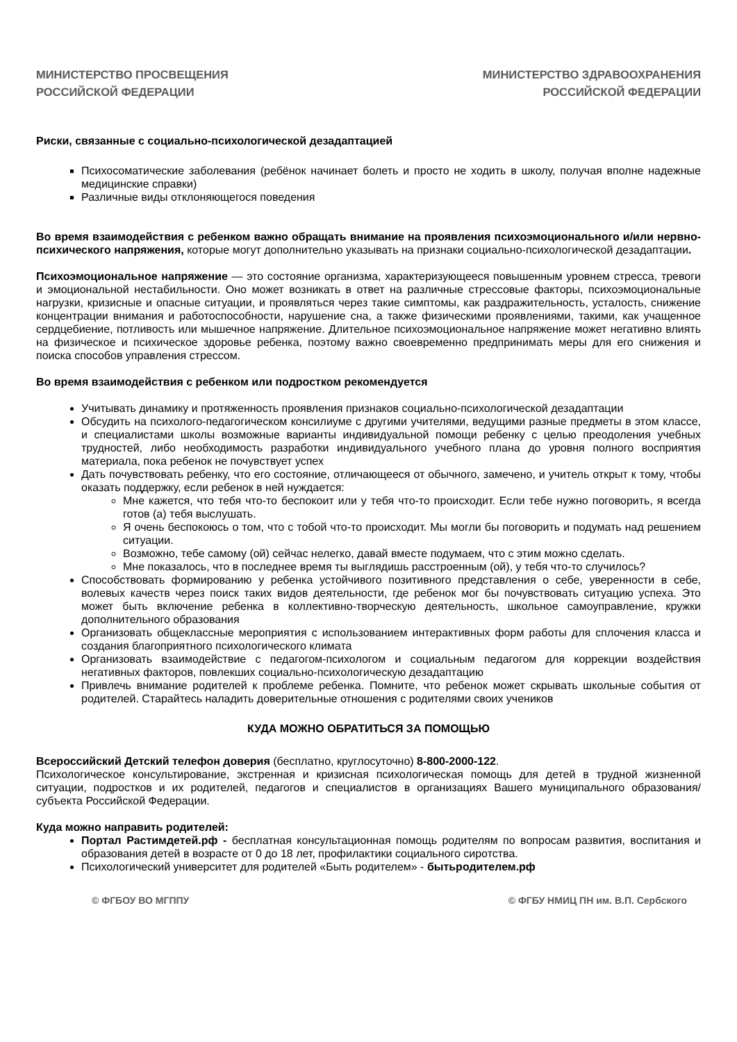МИНИСТЕРСТВО ПРОСВЕЩЕНИЯ
РОССИЙСКОЙ ФЕДЕРАЦИИ
МИНИСТЕРСТВО ЗДРАВООХРАНЕНИЯ
РОССИЙСКОЙ ФЕДЕРАЦИИ
Риски, связанные с социально-психологической дезадаптацией
Психосоматические заболевания (ребёнок начинает болеть и просто не ходить в школу, получая вполне надежные медицинские справки)
Различные виды отклоняющегося поведения
Во время взаимодействия с ребенком важно обращать внимание на проявления психоэмоционального и/или нервно-психического напряжения, которые могут дополнительно указывать на признаки социально-психологической дезадаптации.
Психоэмоциональное напряжение — это состояние организма, характеризующееся повышенным уровнем стресса, тревоги и эмоциональной нестабильности. Оно может возникать в ответ на различные стрессовые факторы, психоэмоциональные нагрузки, кризисные и опасные ситуации, и проявляться через такие симптомы, как раздражительность, усталость, снижение концентрации внимания и работоспособности, нарушение сна, а также физическими проявлениями, такими, как учащенное сердцебиение, потливость или мышечное напряжение. Длительное психоэмоциональное напряжение может негативно влиять на физическое и психическое здоровье ребенка, поэтому важно своевременно предпринимать меры для его снижения и поиска способов управления стрессом.
Во время взаимодействия с ребенком или подростком рекомендуется
Учитывать динамику и протяженность проявления признаков социально-психологической дезадаптации
Обсудить на психолого-педагогическом консилиуме с другими учителями, ведущими разные предметы в этом классе, и специалистами школы возможные варианты индивидуальной помощи ребенку с целью преодоления учебных трудностей, либо необходимость разработки индивидуального учебного плана до уровня полного восприятия материала, пока ребенок не почувствует успех
Дать почувствовать ребенку, что его состояние, отличающееся от обычного, замечено, и учитель открыт к тому, чтобы оказать поддержку, если ребенок в ней нуждается:
Мне кажется, что тебя что-то беспокоит или у тебя что-то происходит. Если тебе нужно поговорить, я всегда готов (а) тебя выслушать.
Я очень беспокоюсь о том, что с тобой что-то происходит. Мы могли бы поговорить и подумать над решением ситуации.
Возможно, тебе самому (ой) сейчас нелегко, давай вместе подумаем, что с этим можно сделать.
Мне показалось, что в последнее время ты выглядишь расстроенным (ой), у тебя что-то случилось?
Способствовать формированию у ребенка устойчивого позитивного представления о себе, уверенности в себе, волевых качеств через поиск таких видов деятельности, где ребенок мог бы почувствовать ситуацию успеха. Это может быть включение ребенка в коллективно-творческую деятельность, школьное самоуправление, кружки дополнительного образования
Организовать общеклассные мероприятия с использованием интерактивных форм работы для сплочения класса и создания благоприятного психологического климата
Организовать взаимодействие с педагогом-психологом и социальным педагогом для коррекции воздействия негативных факторов, повлекших социально-психологическую дезадаптацию
Привлечь внимание родителей к проблеме ребенка. Помните, что ребенок может скрывать школьные события от родителей. Старайтесь наладить доверительные отношения с родителями своих учеников
КУДА МОЖНО ОБРАТИТЬСЯ ЗА ПОМОЩЬЮ
Всероссийский Детский телефон доверия (бесплатно, круглосуточно) 8-800-2000-122.
Психологическое консультирование, экстренная и кризисная психологическая помощь для детей в трудной жизненной ситуации, подростков и их родителей, педагогов и специалистов в организациях Вашего муниципального образования/субъекта Российской Федерации.
Куда можно направить родителей:
Портал Растимдетей.рф - бесплатная консультационная помощь родителям по вопросам развития, воспитания и образования детей в возрасте от 0 до 18 лет, профилактики социального сиротства.
Психологический университет для родителей «Быть родителем» - бытьродителем.рф
© ФГБОУ ВО МГППУ © ФГБУ НМИЦ ПН им. В.П. Сербского